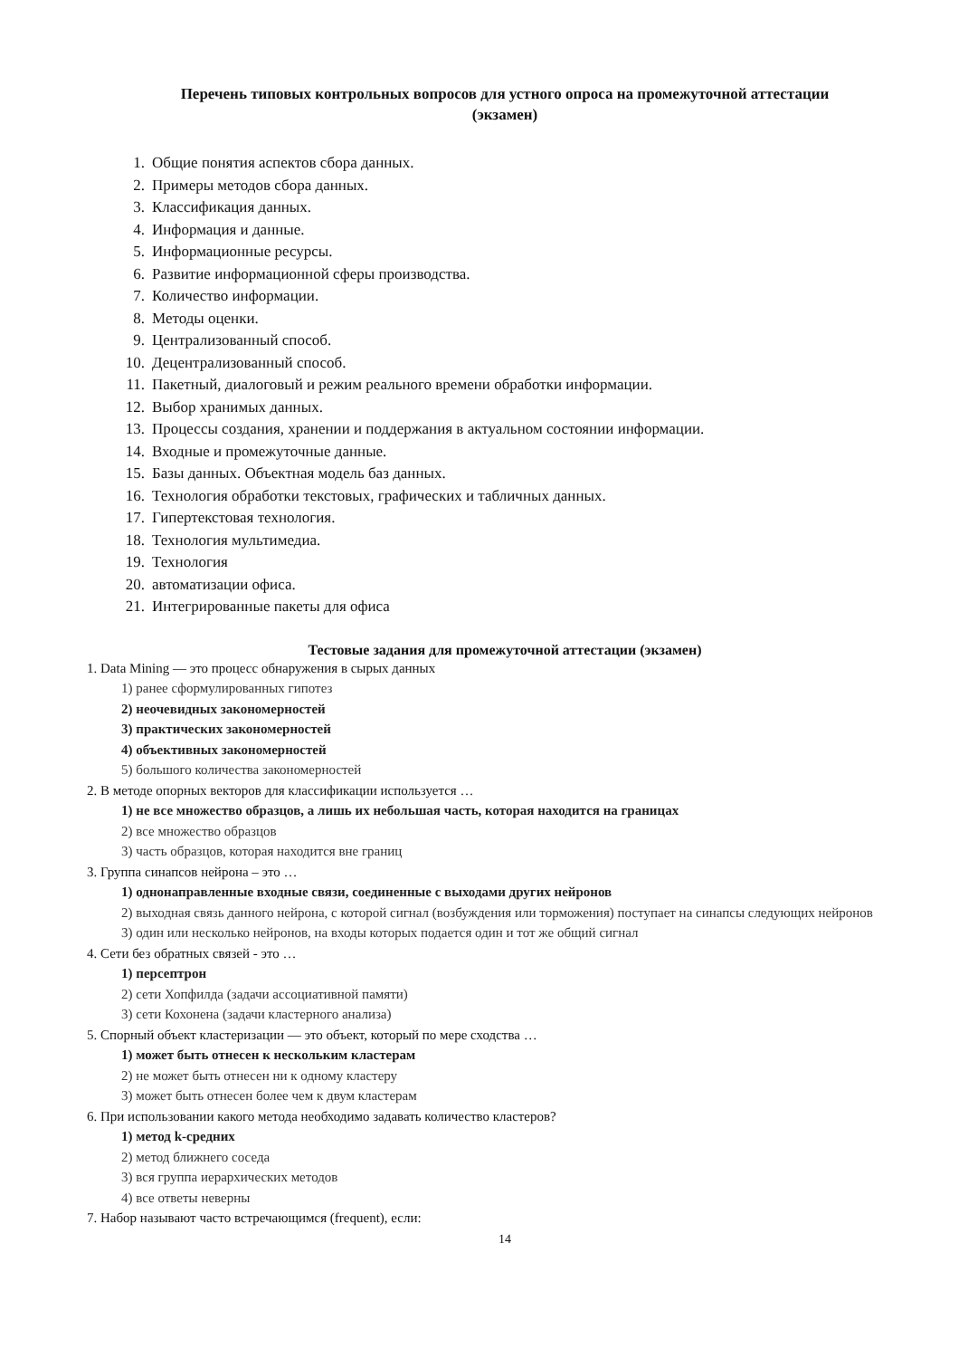Перечень типовых контрольных вопросов для устного опроса на промежуточной аттестации
(экзамен)
1. Общие понятия аспектов сбора данных.
2. Примеры методов сбора данных.
3. Классификация данных.
4. Информация и данные.
5. Информационные ресурсы.
6. Развитие информационной сферы производства.
7. Количество информации.
8. Методы оценки.
9. Централизованный способ.
10. Децентрализованный способ.
11. Пакетный, диалоговый и режим реального времени обработки информации.
12. Выбор хранимых данных.
13. Процессы создания, хранении и поддержания в актуальном состоянии информации.
14. Входные и промежуточные данные.
15. Базы данных. Объектная модель баз данных.
16. Технология обработки текстовых, графических и табличных данных.
17. Гипертекстовая технология.
18. Технология мультимедиа.
19. Технология
20. автоматизации офиса.
21. Интегрированные пакеты для офиса
Тестовые задания для промежуточной аттестации (экзамен)
1. Data Mining — это процесс обнаружения в сырых данных
1) ранее сформулированных гипотез
2) неочевидных закономерностей
3) практических закономерностей
4) объективных закономерностей
5) большого количества закономерностей
2. В методе опорных векторов для классификации используется …
1) не все множество образцов, а лишь их небольшая часть, которая находится на границах
2) все множество образцов
3) часть образцов, которая находится вне границ
3. Группа синапсов нейрона – это …
1) однонаправленные входные связи, соединенные с выходами других нейронов
2) выходная связь данного нейрона, с которой сигнал (возбуждения или торможения) поступает на синапсы следующих нейронов
3) один или несколько нейронов, на входы которых подается один и тот же общий сигнал
4. Сети без обратных связей - это …
1) персептрон
2) сети Хопфилда (задачи ассоциативной памяти)
3) сети Кохонена (задачи кластерного анализа)
5. Спорный объект кластеризации — это объект, который по мере сходства …
1) может быть отнесен к нескольким кластерам
2) не может быть отнесен ни к одному кластеру
3) может быть отнесен более чем к двум кластерам
6. При использовании какого метода необходимо задавать количество кластеров?
1) метод k-средних
2) метод ближнего соседа
3) вся группа иерархических методов
4) все ответы неверны
7. Набор называют часто встречающимся (frequent), если:
14